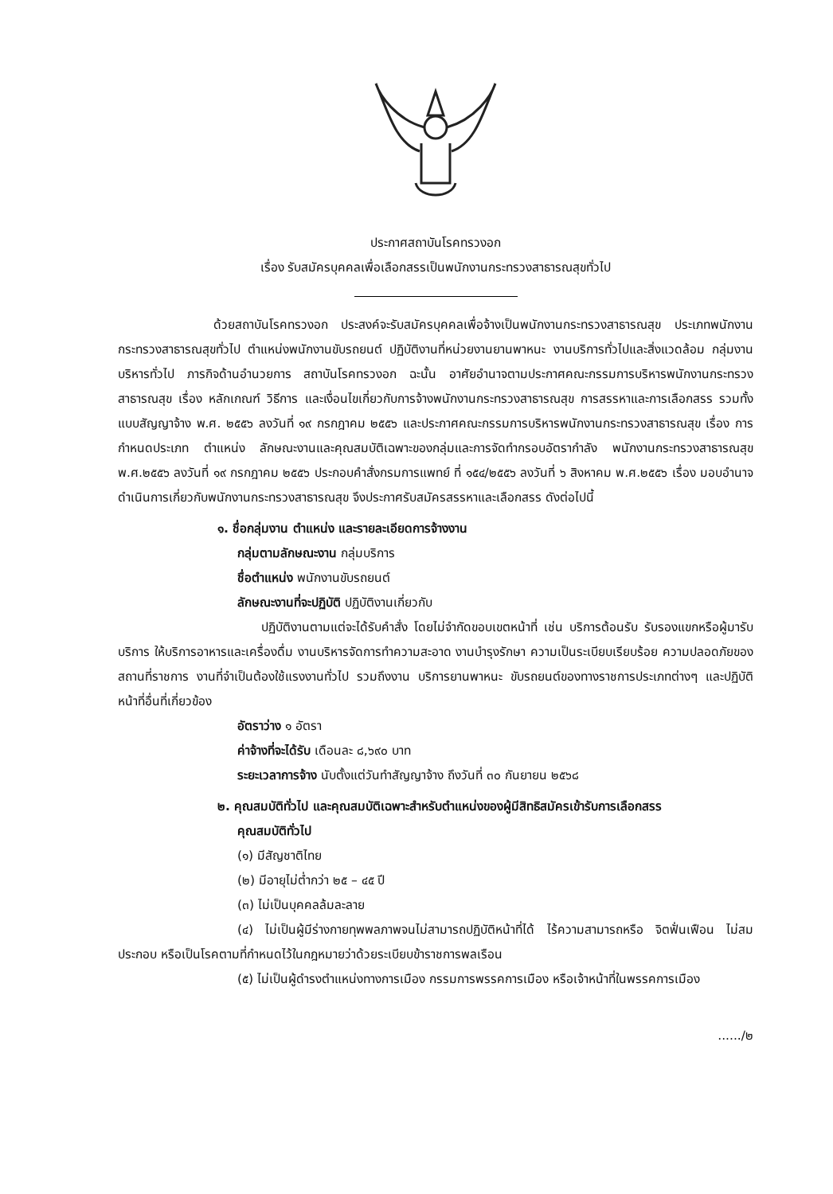ประกาศสถาบันโรคทรวงอก
เรื่อง รับสมัครบุคคลเพื่อเลือกสรรเป็นพนักงานกระทรวงสาธารณสุขทั่วไป
ด้วยสถาบันโรคทรวงอก ประสงค์จะรับสมัครบุคคลเพื่อจ้างเป็นพนักงานกระทรวงสาธารณสุข ประเภทพนักงานกระทรวงสาธารณสุขทั่วไป ตำแหน่งพนักงานขับรถยนต์ ปฏิบัติงานที่หน่วยงานยานพาหนะ งานบริการทั่วไปและสิ่งแวดล้อม กลุ่มงานบริหารทั่วไป ภารกิจด้านอำนวยการ สถาบันโรคทรวงอก ฉะนั้น อาศัยอำนาจตามประกาศคณะกรรมการบริหารพนักงานกระทรวงสาธารณสุข เรื่อง หลักเกณฑ์ วิธีการ และเงื่อนไขเกี่ยวกับการจ้างพนักงานกระทรวงสาธารณสุข การสรรหาและการเลือกสรร รวมทั้งแบบสัญญาจ้าง พ.ศ. ๒๕๕๖ ลงวันที่ ๑๙ กรกฎาคม ๒๕๕๖ และประกาศคณะกรรมการบริหารพนักงานกระทรวงสาธารณสุข เรื่อง การกำหนดประเภท ตำแหน่ง ลักษณะงานและคุณสมบัติเฉพาะของกลุ่มและการจัดทำกรอบอัตรากำลัง พนักงานกระทรวงสาธารณสุข พ.ศ.๒๕๕๖ ลงวันที่ ๑๙ กรกฎาคม ๒๕๕๖ ประกอบคำสั่งกรมการแพทย์ ที่ ๑๕๔/๒๕๕๖ ลงวันที่ ๖ สิงหาคม พ.ศ.๒๕๕๖ เรื่อง มอบอำนาจดำเนินการเกี่ยวกับพนักงานกระทรวงสาธารณสุข จึงประกาศรับสมัครสรรหาและเลือกสรร ดังต่อไปนี้
๑. ชื่อกลุ่มงาน ตำแหน่ง และรายละเอียดการจ้างงาน
กลุ่มตามลักษณะงาน กลุ่มบริการ
ชื่อตำแหน่ง พนักงานขับรถยนต์
ลักษณะงานที่จะปฏิบัติ ปฏิบัติงานเกี่ยวกับ
ปฏิบัติงานตามแต่จะได้รับคำสั่ง โดยไม่จำกัดขอบเขตหน้าที่ เช่น บริการต้อนรับ รับรองแขกหรือผู้มารับบริการ ให้บริการอาหารและเครื่องดื่ม งานบริหารจัดการทำความสะอาด งานบำรุงรักษา ความเป็นระเบียบเรียบร้อย ความปลอดภัยของสถานที่ราชการ งานที่จำเป็นต้องใช้แรงงานทั่วไป รวมถึงงาน บริการยานพาหนะ ขับรถยนต์ของทางราชการประเภทต่างๆ และปฏิบัติหน้าที่อื่นที่เกี่ยวข้อง
อัตราว่าง ๑ อัตรา
ค่าจ้างที่จะได้รับ เดือนละ ๘,๖๙๐ บาท
ระยะเวลาการจ้าง นับตั้งแต่วันทำสัญญาจ้าง ถึงวันที่ ๓๐ กันยายน ๒๕๖๘
๒. คุณสมบัติทั่วไป และคุณสมบัติเฉพาะสำหรับตำแหน่งของผู้มีสิทธิสมัครเข้ารับการเลือกสรร
คุณสมบัติทั่วไป
(๑) มีสัญชาติไทย
(๒) มีอายุไม่ต่ำกว่า ๒๕ – ๔๕ ปี
(๓) ไม่เป็นบุคคลล้มละลาย
(๔) ไม่เป็นผู้มีร่างกายทุพพลภาพจนไม่สามารถปฏิบัติหน้าที่ได้ ไร้ความสามารถหรือ จิตฟั่นเฟือน ไม่สมประกอบ หรือเป็นโรคตามที่กำหนดไว้ในกฎหมายว่าด้วยระเบียบข้าราชการพลเรือน
(๕) ไม่เป็นผู้ดำรงตำแหน่งทางการเมือง กรรมการพรรคการเมือง หรือเจ้าหน้าที่ในพรรคการเมือง
....../๒